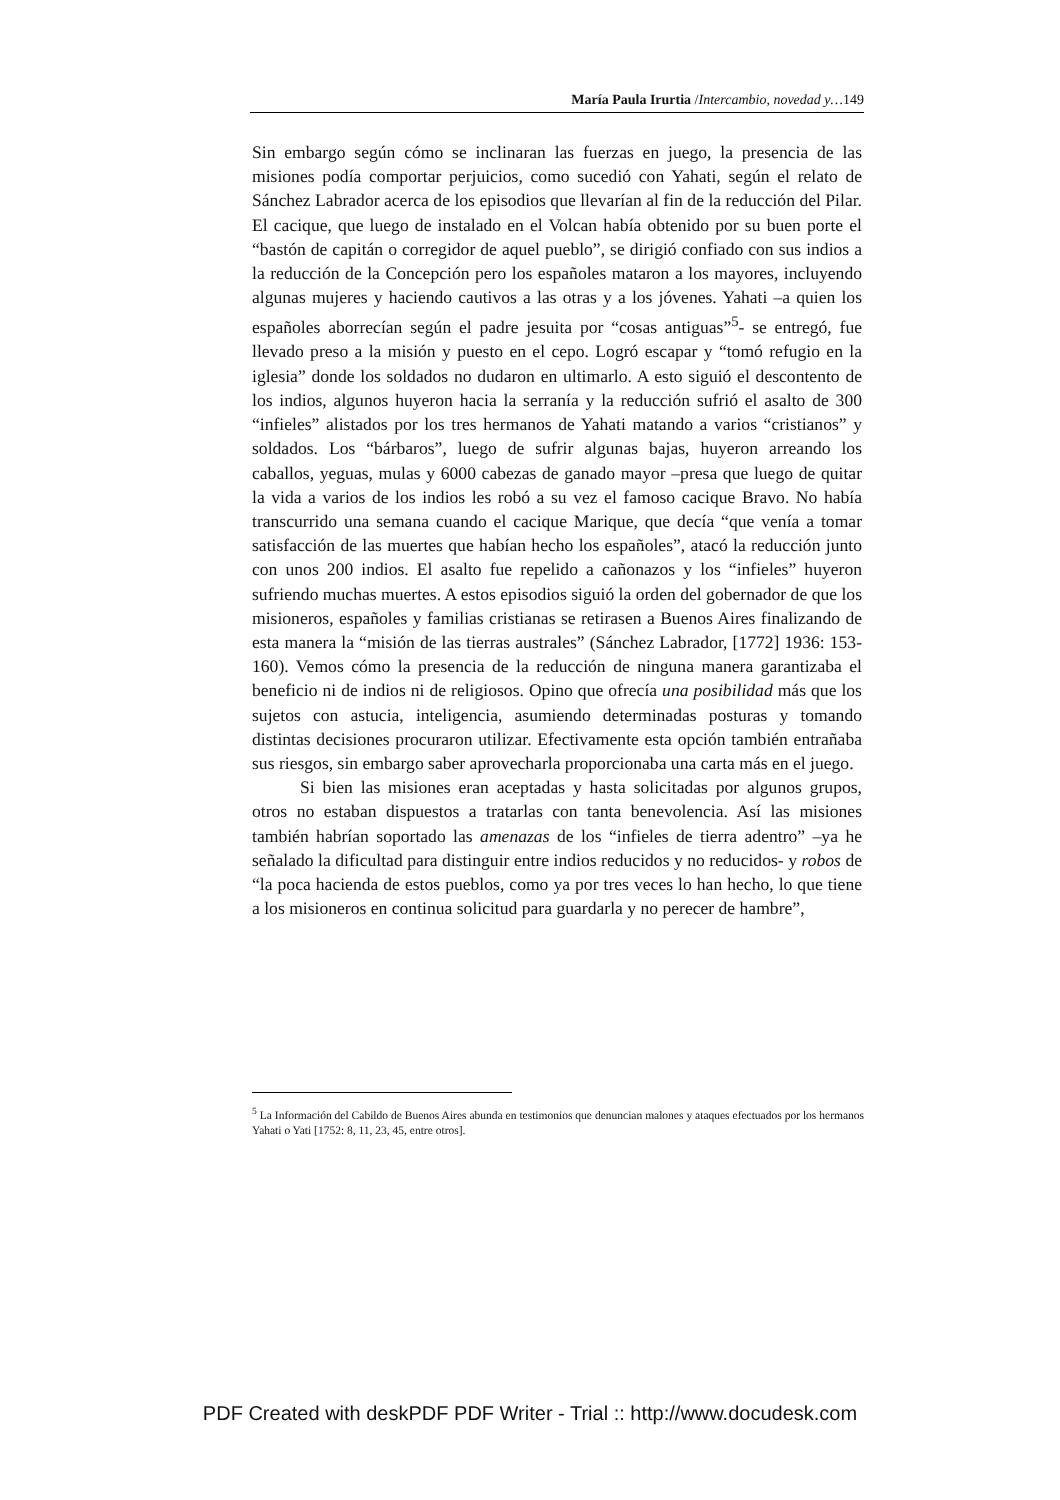María Paula Irurtia /Intercambio, novedad y…149
Sin embargo según cómo se inclinaran las fuerzas en juego, la presencia de las misiones podía comportar perjuicios, como sucedió con Yahati, según el relato de Sánchez Labrador acerca de los episodios que llevarían al fin de la reducción del Pilar. El cacique, que luego de instalado en el Volcan había obtenido por su buen porte el “bastón de capitán o corregidor de aquel pueblo”, se dirigió confiado con sus indios a la reducción de la Concepción pero los españoles mataron a los mayores, incluyendo algunas mujeres y haciendo cautivos a las otras y a los jóvenes. Yahati –a quien los españoles aborrecían según el padre jesuita por “cosas antiguas”<sup>5</sup>- se entregó, fue llevado preso a la misión y puesto en el cepo. Logró escapar y “tomó refugio en la iglesia” donde los soldados no dudaron en ultimarlo. A esto siguió el descontento de los indios, algunos huyeron hacia la serranía y la reducción sufrió el asalto de 300 “infieles” alistados por los tres hermanos de Yahati matando a varios “cristianos” y soldados. Los “bárbaros”, luego de sufrir algunas bajas, huyeron arreando los caballos, yeguas, mulas y 6000 cabezas de ganado mayor –presa que luego de quitar la vida a varios de los indios les robó a su vez el famoso cacique Bravo. No había transcurrido una semana cuando el cacique Marique, que decía “que venía a tomar satisfacción de las muertes que habían hecho los españoles”, atacó la reducción junto con unos 200 indios. El asalto fue repelido a cañonazos y los “infieles” huyeron sufriendo muchas muertes. A estos episodios siguió la orden del gobernador de que los misioneros, españoles y familias cristianas se retirasen a Buenos Aires finalizando de esta manera la “misión de las tierras australes” (Sánchez Labrador, [1772] 1936: 153-160). Vemos cómo la presencia de la reducción de ninguna manera garantizaba el beneficio ni de indios ni de religiosos. Opino que ofrecía una posibilidad más que los sujetos con astucia, inteligencia, asumiendo determinadas posturas y tomando distintas decisiones procuraron utilizar. Efectivamente esta opción también entrañaba sus riesgos, sin embargo saber aprovecharla proporcionaba una carta más en el juego.
Si bien las misiones eran aceptadas y hasta solicitadas por algunos grupos, otros no estaban dispuestos a tratarlas con tanta benevolencia. Así las misiones también habrían soportado las amenazas de los “infieles de tierra adentro” –ya he señalado la dificultad para distinguir entre indios reducidos y no reducidos- y robos de “la poca hacienda de estos pueblos, como ya por tres veces lo han hecho, lo que tiene a los misioneros en continua solicitud para guardarla y no perecer de hambre”,
<sup>5</sup> La Información del Cabildo de Buenos Aires abunda en testimonios que denuncian malones y ataques efectuados por los hermanos Yahati o Yati [1752: 8, 11, 23, 45, entre otros].
PDF Created with deskPDF PDF Writer - Trial :: http://www.docudesk.com